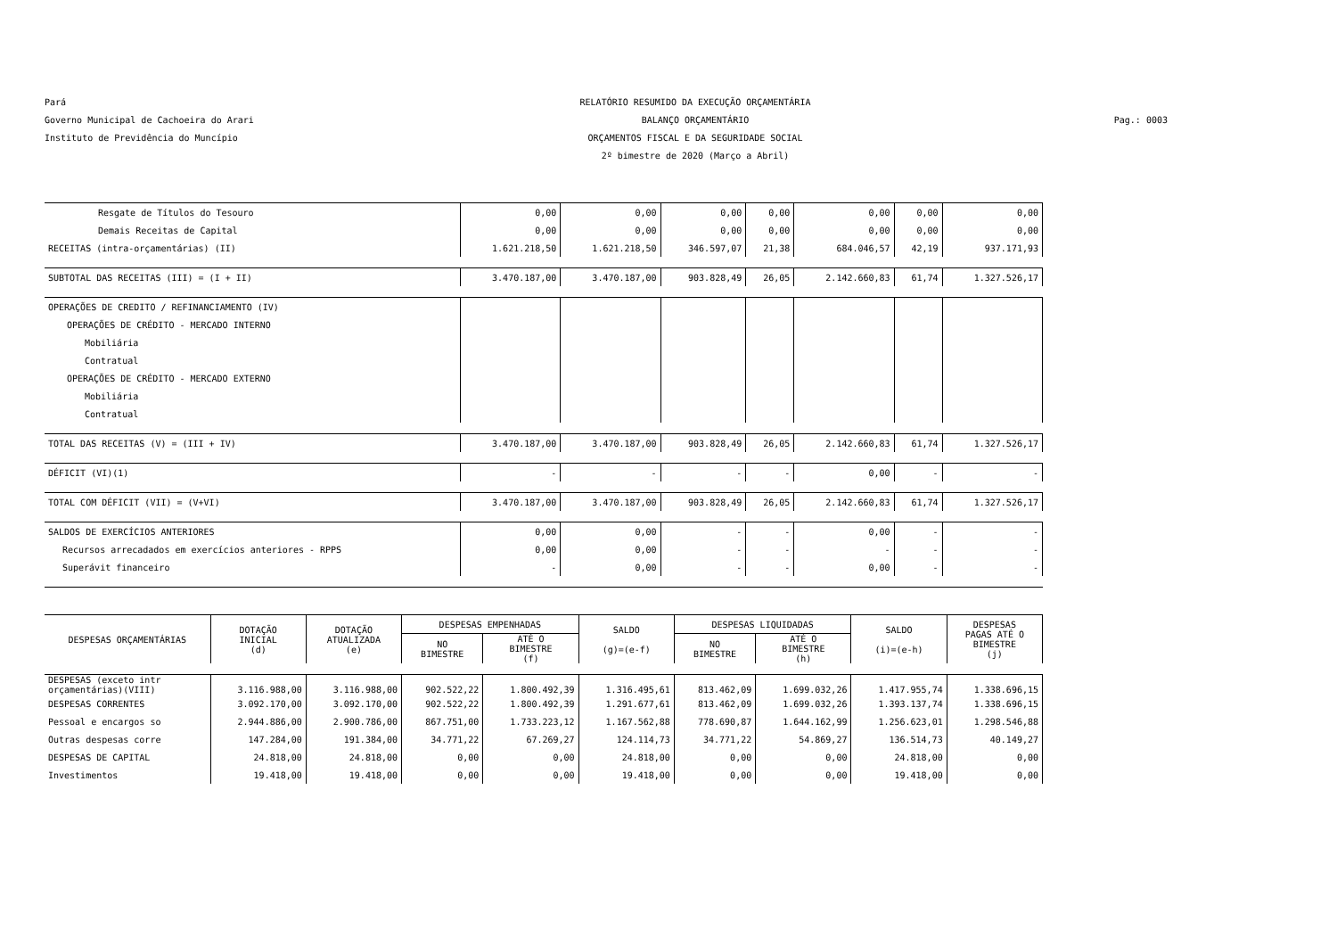Pará
Governo Municipal de Cachoeira do Arari
Instituto de Previdência do Muncípio
RELATÓRIO RESUMIDO DA EXECUÇÃO ORÇAMENTÁRIA
BALANÇO ORÇAMENTÁRIO
ORÇAMENTOS FISCAL E DA SEGURIDADE SOCIAL
2º bimestre de 2020 (Março a Abril)
Pag.: 0003
| Resgate de Títulos do Tesouro | 0,00 | 0,00 | 0,00 | 0,00 | 0,00 | 0,00 | 0,00 |
| Demais Receitas de Capital | 0,00 | 0,00 | 0,00 | 0,00 | 0,00 | 0,00 | 0,00 |
| RECEITAS (intra-orçamentárias) (II) | 1.621.218,50 | 1.621.218,50 | 346.597,07 | 21,38 | 684.046,57 | 42,19 | 937.171,93 |
| SUBTOTAL DAS RECEITAS (III) = (I + II) | 3.470.187,00 | 3.470.187,00 | 903.828,49 | 26,05 | 2.142.660,83 | 61,74 | 1.327.526,17 |
| OPERAÇÕES DE CREDITO / REFINANCIAMENTO (IV) | | | | | | | |
| OPERAÇÕES DE CRÉDITO - MERCADO INTERNO | | | | | | | |
| Mobiliária | | | | | | | |
| Contratual | | | | | | | |
| OPERAÇÕES DE CRÉDITO - MERCADO EXTERNO | | | | | | | |
| Mobiliária | | | | | | | |
| Contratual | | | | | | | |
| TOTAL DAS RECEITAS (V) = (III + IV) | 3.470.187,00 | 3.470.187,00 | 903.828,49 | 26,05 | 2.142.660,83 | 61,74 | 1.327.526,17 |
| DÉFICIT (VI)(1) | - | - | - | - | 0,00 | - | - |
| TOTAL COM DÉFICIT (VII) = (V+VI) | 3.470.187,00 | 3.470.187,00 | 903.828,49 | 26,05 | 2.142.660,83 | 61,74 | 1.327.526,17 |
| SALDOS DE EXERCÍCIOS ANTERIORES | 0,00 | 0,00 | - | - | 0,00 | - | - |
| Recursos arrecadados em exercícios anteriores - RPPS | 0,00 | 0,00 | - | - | - | - | - |
| Superávit financeiro | - | 0,00 | - | - | 0,00 | - | - |
| DESPESAS ORÇAMENTÁRIAS | DOTAÇÃO INICIAL (d) | DOTAÇÃO ATUALIZADA (e) | DESPESAS EMPENHADAS | | SALDO (g)=(e-f) | DESPESAS LIQUIDADAS | | SALDO (i)=(e-h) | DESPESAS PAGAS ATÉ O BIMESTRE (j) |
| --- | --- | --- | --- | --- | --- | --- | --- | --- | --- |
| | | | NO BIMESTRE | ATÉ O BIMESTRE (f) | | NO BIMESTRE | ATÉ O BIMESTRE (h) | | |
| DESPESAS (exceto intr orçamentárias)(VIII) | 3.116.988,00 | 3.116.988,00 | 902.522,22 | 1.800.492,39 | 1.316.495,61 | 813.462,09 | 1.699.032,26 | 1.417.955,74 | 1.338.696,15 |
| DESPESAS CORRENTES | 3.092.170,00 | 3.092.170,00 | 902.522,22 | 1.800.492,39 | 1.291.677,61 | 813.462,09 | 1.699.032,26 | 1.393.137,74 | 1.338.696,15 |
| Pessoal e encargos so | 2.944.886,00 | 2.900.786,00 | 867.751,00 | 1.733.223,12 | 1.167.562,88 | 778.690,87 | 1.644.162,99 | 1.256.623,01 | 1.298.546,88 |
| Outras despesas corre | 147.284,00 | 191.384,00 | 34.771,22 | 67.269,27 | 124.114,73 | 34.771,22 | 54.869,27 | 136.514,73 | 40.149,27 |
| DESPESAS DE CAPITAL | 24.818,00 | 24.818,00 | 0,00 | 0,00 | 24.818,00 | 0,00 | 0,00 | 24.818,00 | 0,00 |
| Investimentos | 19.418,00 | 19.418,00 | 0,00 | 0,00 | 19.418,00 | 0,00 | 0,00 | 19.418,00 | 0,00 |